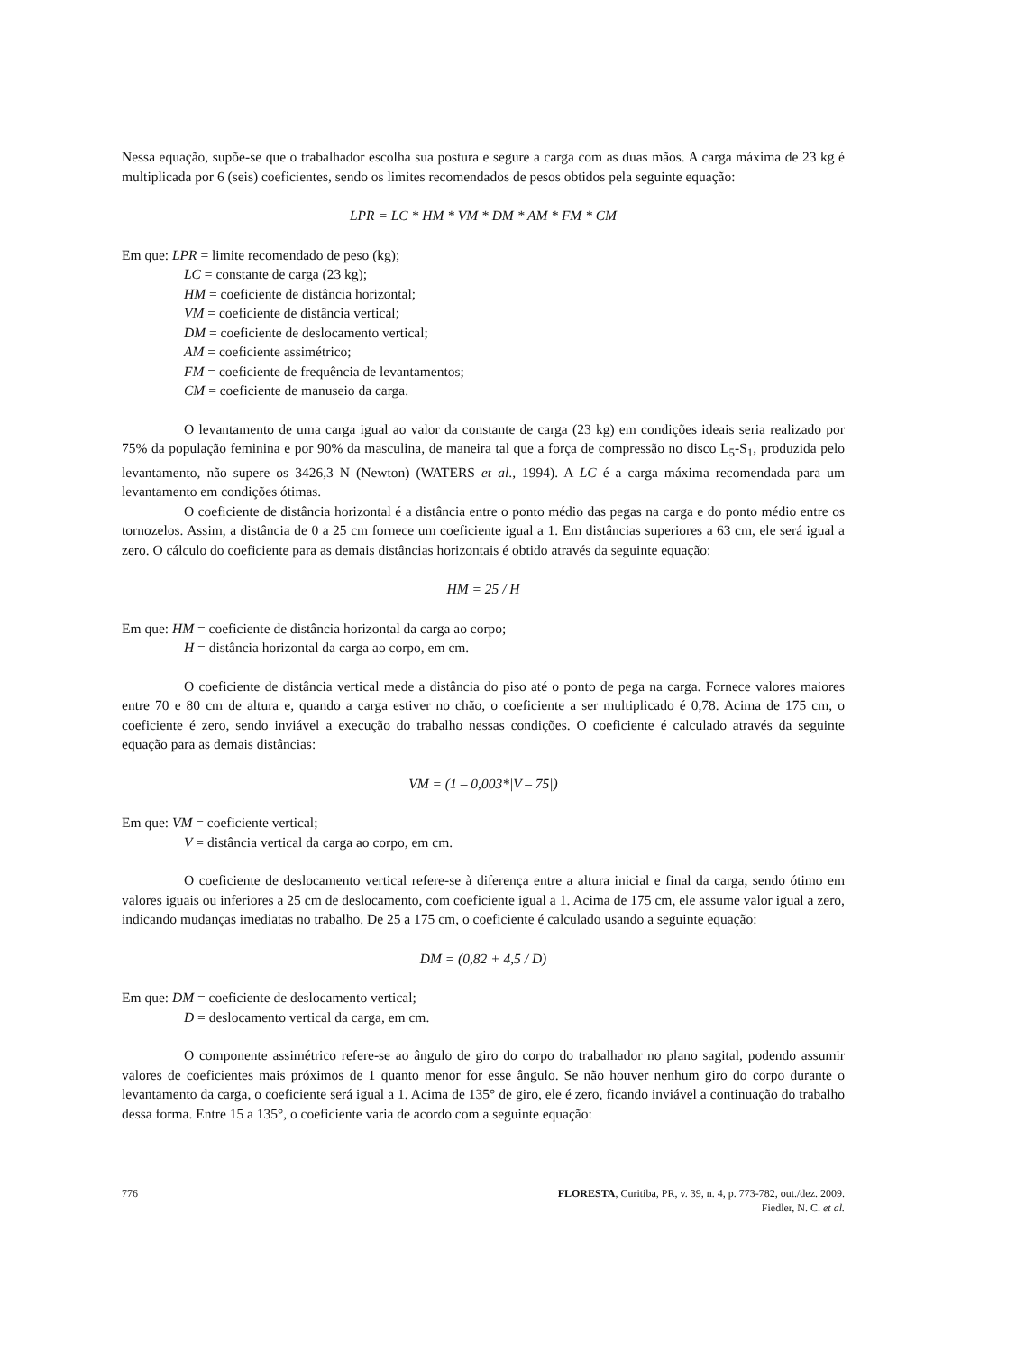Nessa equação, supõe-se que o trabalhador escolha sua postura e segure a carga com as duas mãos. A carga máxima de 23 kg é multiplicada por 6 (seis) coeficientes, sendo os limites recomendados de pesos obtidos pela seguinte equação:
LPR = LC * HM * VM * DM * AM * FM * CM
Em que: LPR = limite recomendado de peso (kg);
LC = constante de carga (23 kg);
HM = coeficiente de distância horizontal;
VM = coeficiente de distância vertical;
DM = coeficiente de deslocamento vertical;
AM = coeficiente assimétrico;
FM = coeficiente de frequência de levantamentos;
CM = coeficiente de manuseio da carga.
O levantamento de uma carga igual ao valor da constante de carga (23 kg) em condições ideais seria realizado por 75% da população feminina e por 90% da masculina, de maneira tal que a força de compressão no disco L<sub>5</sub>-S<sub>1</sub>, produzida pelo levantamento, não supere os 3426,3 N (Newton) (WATERS et al., 1994). A LC é a carga máxima recomendada para um levantamento em condições ótimas.
O coeficiente de distância horizontal é a distância entre o ponto médio das pegas na carga e do ponto médio entre os tornozelos. Assim, a distância de 0 a 25 cm fornece um coeficiente igual a 1. Em distâncias superiores a 63 cm, ele será igual a zero. O cálculo do coeficiente para as demais distâncias horizontais é obtido através da seguinte equação:
HM = 25 / H
Em que: HM = coeficiente de distância horizontal da carga ao corpo;
H = distância horizontal da carga ao corpo, em cm.
O coeficiente de distância vertical mede a distância do piso até o ponto de pega na carga. Fornece valores maiores entre 70 e 80 cm de altura e, quando a carga estiver no chão, o coeficiente a ser multiplicado é 0,78. Acima de 175 cm, o coeficiente é zero, sendo inviável a execução do trabalho nessas condições. O coeficiente é calculado através da seguinte equação para as demais distâncias:
VM = (1 – 0,003*|V – 75|)
Em que: VM = coeficiente vertical;
V = distância vertical da carga ao corpo, em cm.
O coeficiente de deslocamento vertical refere-se à diferença entre a altura inicial e final da carga, sendo ótimo em valores iguais ou inferiores a 25 cm de deslocamento, com coeficiente igual a 1. Acima de 175 cm, ele assume valor igual a zero, indicando mudanças imediatas no trabalho. De 25 a 175 cm, o coeficiente é calculado usando a seguinte equação:
DM = (0,82 + 4,5 / D)
Em que: DM = coeficiente de deslocamento vertical;
D = deslocamento vertical da carga, em cm.
O componente assimétrico refere-se ao ângulo de giro do corpo do trabalhador no plano sagital, podendo assumir valores de coeficientes mais próximos de 1 quanto menor for esse ângulo. Se não houver nenhum giro do corpo durante o levantamento da carga, o coeficiente será igual a 1. Acima de 135° de giro, ele é zero, ficando inviável a continuação do trabalho dessa forma. Entre 15 a 135°, o coeficiente varia de acordo com a seguinte equação:
776 FLORESTA, Curitiba, PR, v. 39, n. 4, p. 773-782, out./dez. 2009.
Fiedler, N. C. et al.